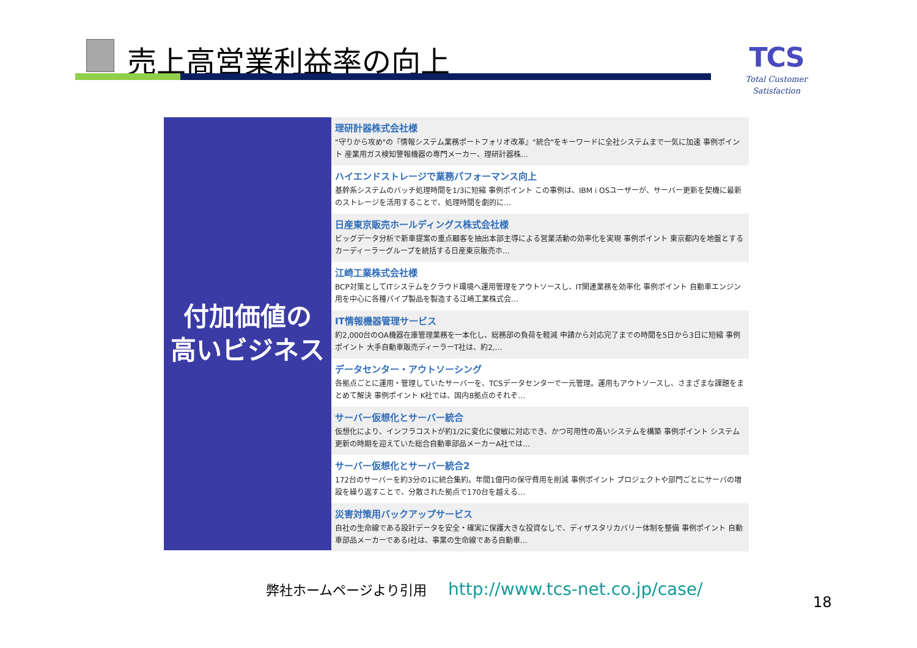売上高営業利益率の向上
TCS
Total Customer Satisfaction
付加価値の
高いビジネス
理研計器株式会社様
"守りから攻め"の『情報システム業務ポートフォリオ改革』"統合"をキーワードに全社システムまで一気に加速 事例ポイント 産業用ガス検知警報機器の専門メーカー、理研計器株…
ハイエンドストレージで業務パフォーマンス向上
基幹系システムのバッチ処理時間を1/3に短縮 事例ポイント この事例は、IBM i OSユーザーが、サーバー更新を契機に最新のストレージを活用することで、処理時間を劇的に…
日産東京販売ホールディングス株式会社様
ビッグデータ分析で新車提案の重点顧客を抽出本部主導による営業活動の効率化を実現 事例ポイント 東京都内を地盤とするカーディーラーグループを統括する日産東京販売ホ…
江崎工業株式会社様
BCP対策としてITシステムをクラウド環境へ運用管理をアウトソースし、IT関連業務を効率化 事例ポイント 自動車エンジン用を中心に各種パイプ製品を製造する江崎工業株式会…
IT情報機器管理サービス
約2,000台のOA機器在庫管理業務を一本化し、総務部の負荷を軽減 申請から対応完了までの時間を5日から3日に短縮 事例ポイント 大手自動車販売ディーラーT社は、約2,…
データセンター・アウトソーシング
各拠点ごとに運用・管理していたサーバーを、TCSデータセンターで一元管理。運用もアウトソースし、さまざまな課題をまとめて解決 事例ポイント K社では、国内8拠点のそれぞ…
サーバー仮想化とサーバー統合
仮想化により、インフラコストが約1/2に変化に俊敏に対応でき、かつ可用性の高いシステムを構築 事例ポイント システム更新の時期を迎えていた総合自動車部品メーカーA社では…
サーバー仮想化とサーバー統合2
172台のサーバーを約3分の1に統合集約。年間1億円の保守費用を削減 事例ポイント プロジェクトや部門ごとにサーバの増設を繰り返すことで、分散された拠点で170台を越える…
災害対策用バックアップサービス
自社の生命線である設計データを安全・確実に保護大きな投資なしで、ディザスタリカバリー体制を整備 事例ポイント 自動車部品メーカーであるI社は、事業の生命線である自動車…
弊社ホームページより引用 http://www.tcs-net.co.jp/case/
18